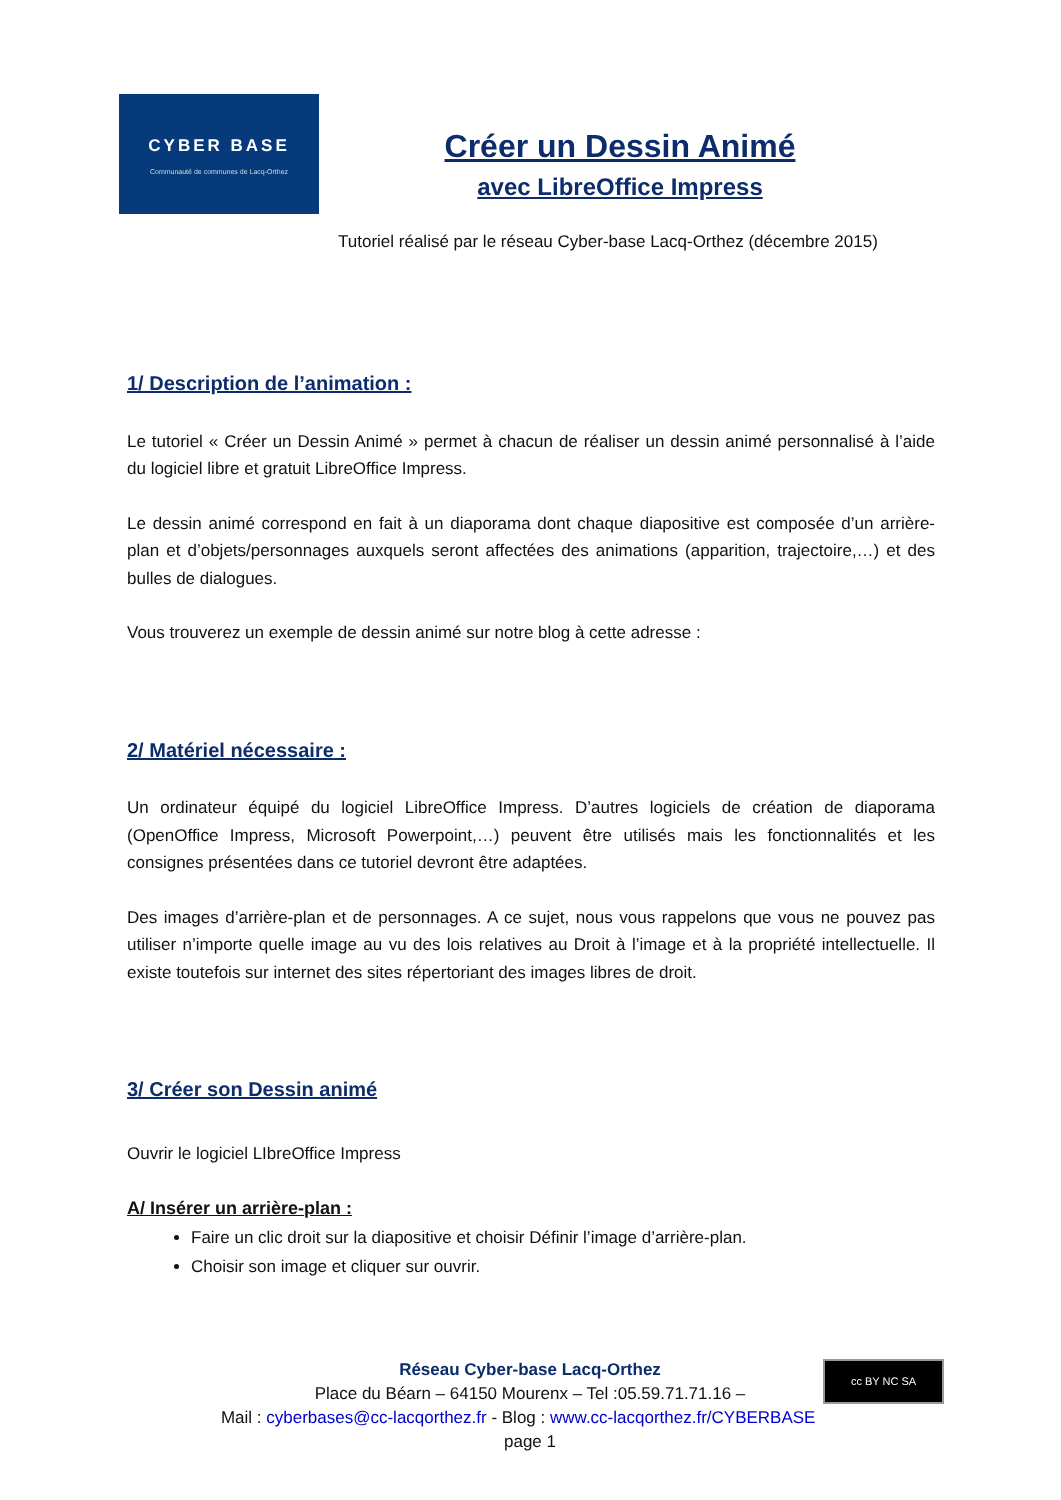CYBER BASE
Communauté de communes de Lacq-Orthez
Créer un Dessin Animé
avec LibreOffice Impress
Tutoriel réalisé par le réseau Cyber-base Lacq-Orthez (décembre 2015)
1/ Description de l’animation :
Le tutoriel « Créer un Dessin Animé » permet à chacun de réaliser un dessin animé personnalisé à l’aide du logiciel libre et gratuit LibreOffice Impress.
Le dessin animé correspond en fait à un diaporama dont chaque diapositive est composée d’un arrière-plan et d’objets/personnages auxquels seront affectées des animations (apparition, trajectoire,…) et des bulles de dialogues.
Vous trouverez un exemple de dessin animé sur notre blog à cette adresse :
2/ Matériel nécessaire :
Un ordinateur équipé du logiciel LibreOffice Impress. D’autres logiciels de création de diaporama (OpenOffice Impress, Microsoft Powerpoint,…) peuvent être utilisés mais les fonctionnalités et les consignes présentées dans ce tutoriel devront être adaptées.
Des images d’arrière-plan et de personnages. A ce sujet, nous vous rappelons que vous ne pouvez pas utiliser n’importe quelle image au vu des lois relatives au Droit à l’image et à la propriété intellectuelle. Il existe toutefois sur internet des sites répertoriant des images libres de droit.
3/ Créer son Dessin animé
Ouvrir le logiciel LIbreOffice Impress
A/ Insérer un arrière-plan :
Faire un clic droit sur la diapositive et choisir Définir l’image d’arrière-plan.
Choisir son image et cliquer sur ouvrir.
Réseau Cyber-base Lacq-Orthez
Place du Béarn – 64150 Mourenx – Tel :05.59.71.71.16 –
Mail : cyberbases@cc-lacqorthez.fr - Blog : www.cc-lacqorthez.fr/CYBERBASE page 1
cc BY NC SA